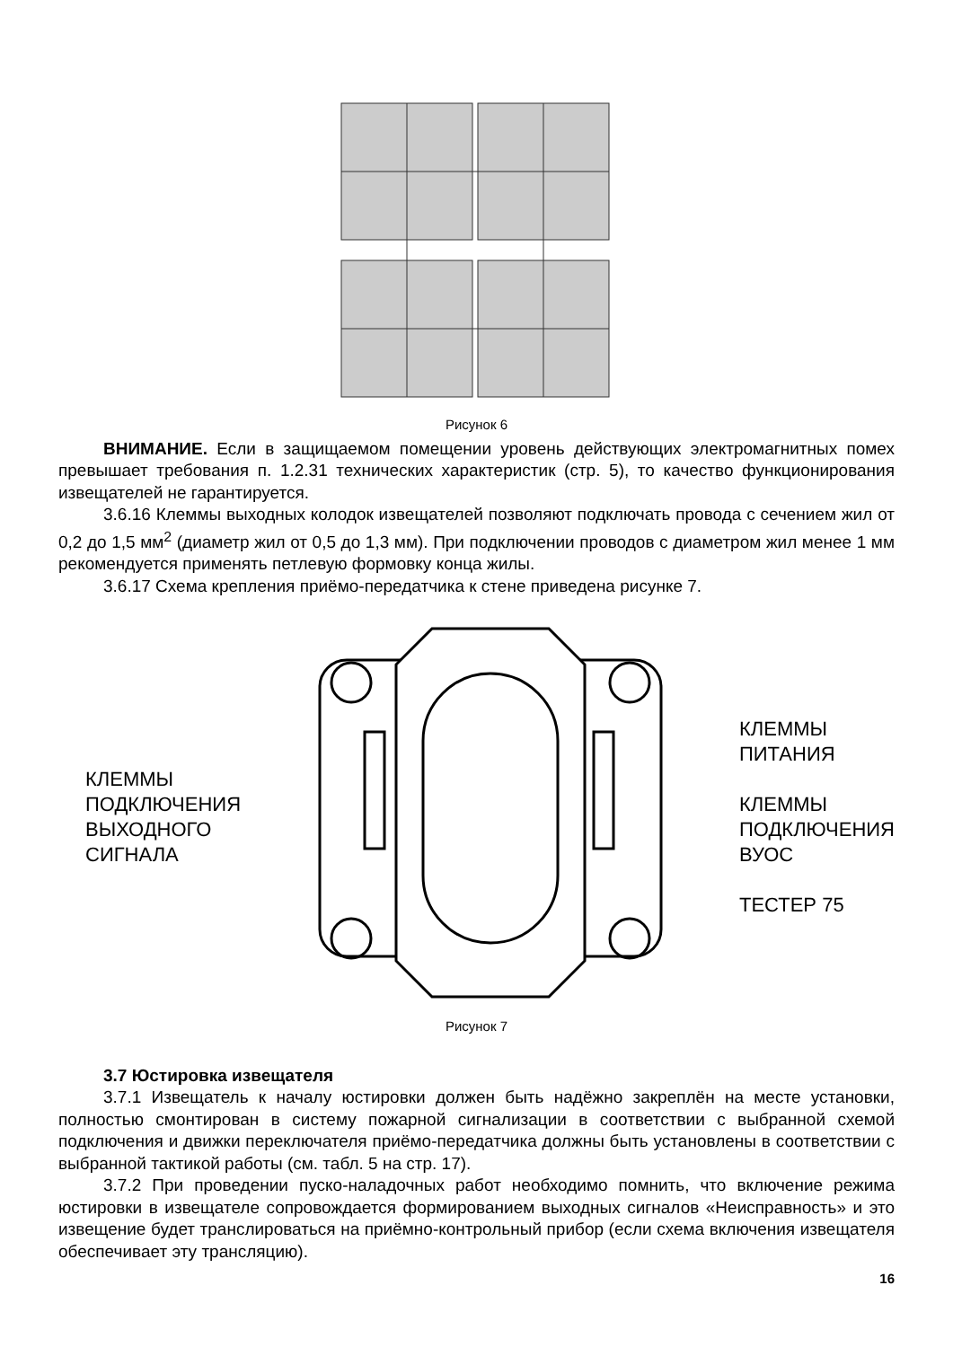Рисунок 6
ВНИМАНИЕ. Если в защищаемом помещении уровень действующих электромагнитных помех превышает требования п. 1.2.31 технических характеристик (стр. 5), то качество функционирования извещателей не гарантируется.
3.6.16 Клеммы выходных колодок извещателей позволяют подключать провода с сечением жил от 0,2 до 1,5 мм<sup>2</sup> (диаметр жил от 0,5 до 1,3 мм). При подключении проводов с диаметром жил менее 1 мм рекомендуется применять петлевую формовку конца жилы.
3.6.17 Схема крепления приёмо-передатчика к стене приведена рисунке 7.
КЛЕММЫ
ПОДКЛЮЧЕНИЯ
ВЫХОДНОГО
СИГНАЛА
КЛЕММЫ
ПИТАНИЯ
КЛЕММЫ
ПОДКЛЮЧЕНИЯ
ВУОС
ТЕСТЕР 75
Рисунок 7
3.7 Юстировка извещателя
3.7.1 Извещатель к началу юстировки должен быть надёжно закреплён на месте установки, полностью смонтирован в систему пожарной сигнализации в соответствии с выбранной схемой подключения и движки переключателя приёмо-передатчика должны быть установлены в соответствии с выбранной тактикой работы (см. табл. 5 на стр. 17).
3.7.2 При проведении пуско-наладочных работ необходимо помнить, что включение режима юстировки в извещателе сопровождается формированием выходных сигналов «Неисправность» и это извещение будет транслироваться на приёмно-контрольный прибор (если схема включения извещателя обеспечивает эту трансляцию).
16